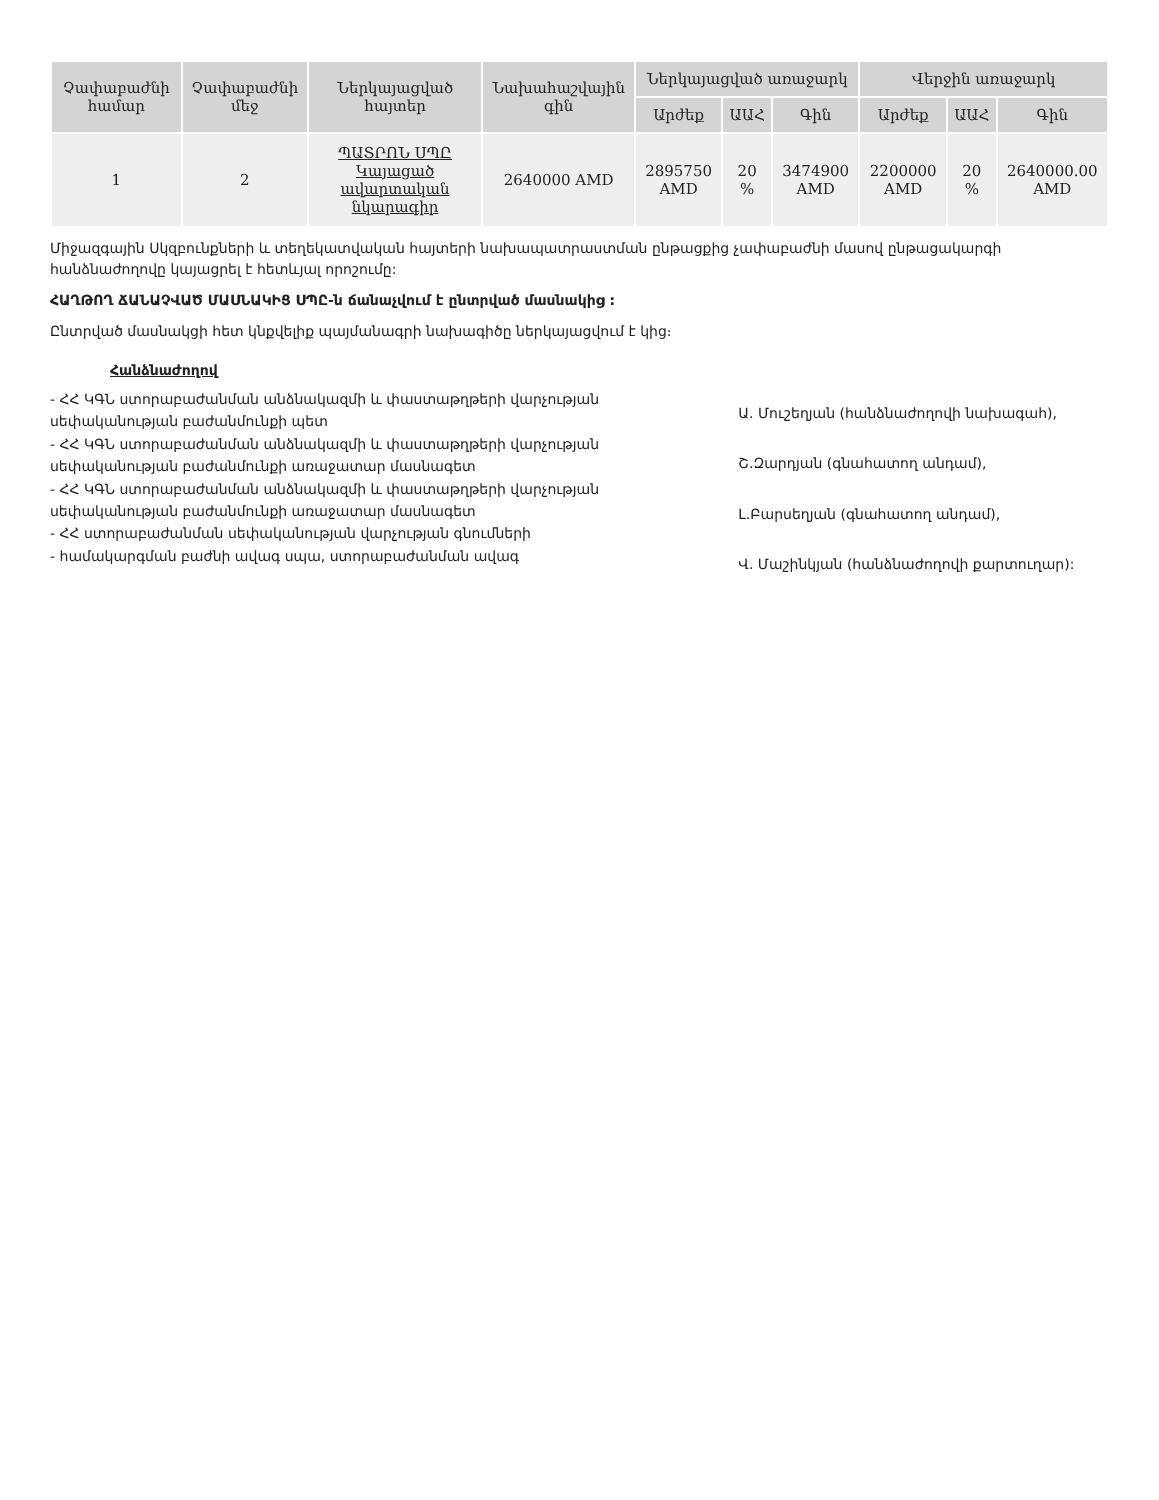| Չափաբաժնի համար | Չափաբաժնի մեջ | Ներկայացված հայտեր | Նախահաշվային գին | Ներկայացված առաջարկ | | | Վերջին առաջարկ | | |
| --- | --- | --- | --- | --- | --- | --- | --- | --- | --- |
| | | | | Արժեք | ԱԱՀ | Գին | Արժեք | ԱԱՀ | Գին |
| 1 | 2 | ՊԱՏՐՈՆ ՍՊԸ Կայացած ավարտական նկարագիր | 2640000 AMD | 2895750 AMD | 20 % | 3474900 AMD | 2200000 AMD | 20 % | 2640000.00 AMD |
Միջազգային Սկզբունքների և տեղեկատվական հայտերի նախապատրաստման ընթացքից չափաբաժնի մասով ընթացակարգի հանձնաժողովը կայացրել է հետևյալ որոշումը:
ՀԱՂԹՈՂ ՃԱՆԱՉՎԱԾ ՄԱՍՆԱԿԻՑ ՍՊԸ-ն ճանաչվում է ընտրված մասնակից :
Ընտրված մասնակցի հետ կնքվելիք պայմանագրի նախագիծը ներկայացվում է կից։
Հանձնաժողով
- ՀՀ ԿԳՆ ստորաբաժանման անձնակազմի և փաստաթղթերի վարչության սեփականության բաժանմունքի պետ
- ՀՀ ԿԳՆ ստորաբաժանման անձնակազմի և փաստաթղթերի վարչության սեփականության բաժանմունքի առաջատար մասնագետ
- ՀՀ ԿԳՆ ստորաբաժանման անձնակազմի և փաստաթղթերի վարչության սեփականության բաժանմունքի առաջատար մասնագետ
- ՀՀ ստորաբաժանման սեփականության վարչության գնումների
- համակարգման բաժնի ավագ սպա, ստորաբաժանման ավագ
Ա. Մուշեղյան (հանձնաժողովի նախագահ),
Շ.Զարդյան (գնահատող անդամ),
Լ.Բարսեղյան (գնահատող անդամ),
Վ. Մաշինկյան (հանձնաժողովի քարտուղար):